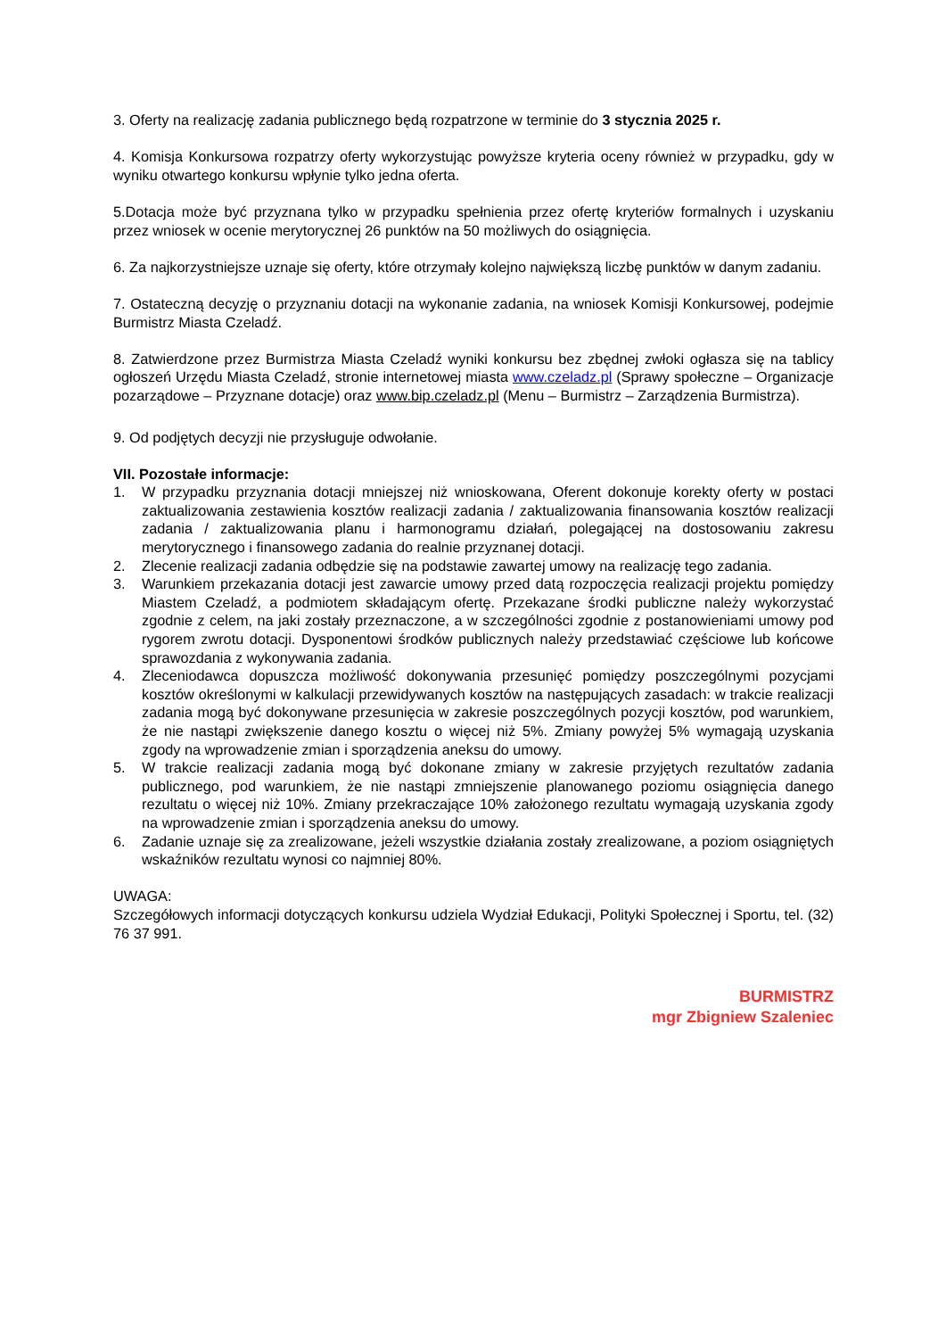3. Oferty na realizację zadania publicznego będą rozpatrzone w terminie do 3 stycznia 2025 r.
4. Komisja Konkursowa rozpatrzy oferty wykorzystując powyższe kryteria oceny również w przypadku, gdy w wyniku otwartego konkursu wpłynie tylko jedna oferta.
5.Dotacja może być przyznana tylko w przypadku spełnienia przez ofertę kryteriów formalnych i uzyskaniu przez wniosek w ocenie merytorycznej 26 punktów na 50 możliwych do osiągnięcia.
6. Za najkorzystniejsze uznaje się oferty, które otrzymały kolejno największą liczbę punktów w danym zadaniu.
7. Ostateczną decyzję o przyznaniu dotacji na wykonanie zadania, na wniosek Komisji Konkursowej, podejmie Burmistrz Miasta Czeladź.
8. Zatwierdzone przez Burmistrza Miasta Czeladź wyniki konkursu bez zbędnej zwłoki ogłasza się na tablicy ogłoszeń Urzędu Miasta Czeladź, stronie internetowej miasta www.czeladz.pl (Sprawy społeczne – Organizacje pozarządowe – Przyznane dotacje) oraz www.bip.czeladz.pl (Menu – Burmistrz – Zarządzenia Burmistrza).
9. Od podjętych decyzji nie przysługuje odwołanie.
VII. Pozostałe informacje:
1. W przypadku przyznania dotacji mniejszej niż wnioskowana, Oferent dokonuje korekty oferty w postaci zaktualizowania zestawienia kosztów realizacji zadania / zaktualizowania finansowania kosztów realizacji zadania / zaktualizowania planu i harmonogramu działań, polegającej na dostosowaniu zakresu merytorycznego i finansowego zadania do realnie przyznanej dotacji.
2. Zlecenie realizacji zadania odbędzie się na podstawie zawartej umowy na realizację tego zadania.
3. Warunkiem przekazania dotacji jest zawarcie umowy przed datą rozpoczęcia realizacji projektu pomiędzy Miastem Czeladź, a podmiotem składającym ofertę. Przekazane środki publiczne należy wykorzystać zgodnie z celem, na jaki zostały przeznaczone, a w szczególności zgodnie z postanowieniami umowy pod rygorem zwrotu dotacji. Dysponentowi środków publicznych należy przedstawiać częściowe lub końcowe sprawozdania z wykonywania zadania.
4. Zleceniodawca dopuszcza możliwość dokonywania przesunięć pomiędzy poszczególnymi pozycjami kosztów określonymi w kalkulacji przewidywanych kosztów na następujących zasadach: w trakcie realizacji zadania mogą być dokonywane przesunięcia w zakresie poszczególnych pozycji kosztów, pod warunkiem, że nie nastąpi zwiększenie danego kosztu o więcej niż 5%. Zmiany powyżej 5% wymagają uzyskania zgody na wprowadzenie zmian i sporządzenia aneksu do umowy.
5. W trakcie realizacji zadania mogą być dokonane zmiany w zakresie przyjętych rezultatów zadania publicznego, pod warunkiem, że nie nastąpi zmniejszenie planowanego poziomu osiągnięcia danego rezultatu o więcej niż 10%. Zmiany przekraczające 10% założonego rezultatu wymagają uzyskania zgody na wprowadzenie zmian i sporządzenia aneksu do umowy.
6. Zadanie uznaje się za zrealizowane, jeżeli wszystkie działania zostały zrealizowane, a poziom osiągniętych wskaźników rezultatu wynosi co najmniej 80%.
UWAGA:
Szczegółowych informacji dotyczących konkursu udziela Wydział Edukacji, Polityki Społecznej i Sportu, tel. (32) 76 37 991.
BURMISTRZ
mgr Zbigniew Szaleniec